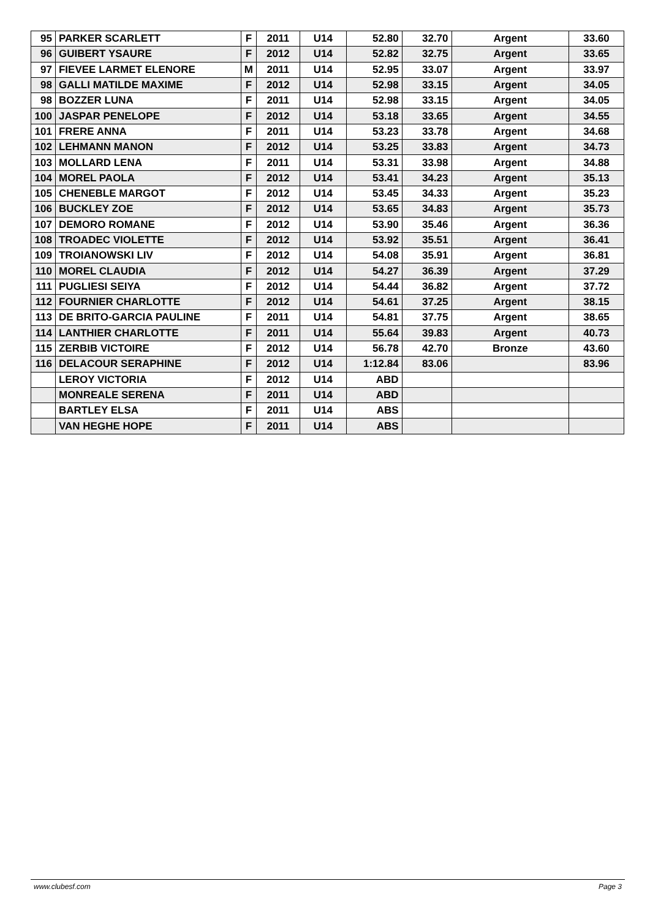| 95 | PARKER SCARLETT | F | 2011 | U14 | 52.80 | 32.70 | Argent | 33.60 |
| 96 | GUIBERT YSAURE | F | 2012 | U14 | 52.82 | 32.75 | Argent | 33.65 |
| 97 | FIEVEE LARMET ELENORE | M | 2011 | U14 | 52.95 | 33.07 | Argent | 33.97 |
| 98 | GALLI MATILDE MAXIME | F | 2012 | U14 | 52.98 | 33.15 | Argent | 34.05 |
| 98 | BOZZER LUNA | F | 2011 | U14 | 52.98 | 33.15 | Argent | 34.05 |
| 100 | JASPAR PENELOPE | F | 2012 | U14 | 53.18 | 33.65 | Argent | 34.55 |
| 101 | FRERE ANNA | F | 2011 | U14 | 53.23 | 33.78 | Argent | 34.68 |
| 102 | LEHMANN MANON | F | 2012 | U14 | 53.25 | 33.83 | Argent | 34.73 |
| 103 | MOLLARD LENA | F | 2011 | U14 | 53.31 | 33.98 | Argent | 34.88 |
| 104 | MOREL PAOLA | F | 2012 | U14 | 53.41 | 34.23 | Argent | 35.13 |
| 105 | CHENEBLE MARGOT | F | 2012 | U14 | 53.45 | 34.33 | Argent | 35.23 |
| 106 | BUCKLEY ZOE | F | 2012 | U14 | 53.65 | 34.83 | Argent | 35.73 |
| 107 | DEMORO ROMANE | F | 2012 | U14 | 53.90 | 35.46 | Argent | 36.36 |
| 108 | TROADEC VIOLETTE | F | 2012 | U14 | 53.92 | 35.51 | Argent | 36.41 |
| 109 | TROIANOWSKI LIV | F | 2012 | U14 | 54.08 | 35.91 | Argent | 36.81 |
| 110 | MOREL CLAUDIA | F | 2012 | U14 | 54.27 | 36.39 | Argent | 37.29 |
| 111 | PUGLIESI SEIYA | F | 2012 | U14 | 54.44 | 36.82 | Argent | 37.72 |
| 112 | FOURNIER CHARLOTTE | F | 2012 | U14 | 54.61 | 37.25 | Argent | 38.15 |
| 113 | DE BRITO-GARCIA PAULINE | F | 2011 | U14 | 54.81 | 37.75 | Argent | 38.65 |
| 114 | LANTHIER CHARLOTTE | F | 2011 | U14 | 55.64 | 39.83 | Argent | 40.73 |
| 115 | ZERBIB VICTOIRE | F | 2012 | U14 | 56.78 | 42.70 | Bronze | 43.60 |
| 116 | DELACOUR SERAPHINE | F | 2012 | U14 | 1:12.84 | 83.06 | | 83.96 |
| | LEROY VICTORIA | F | 2012 | U14 | ABD | | | |
| | MONREALE SERENA | F | 2011 | U14 | ABD | | | |
| | BARTLEY ELSA | F | 2011 | U14 | ABS | | | |
| | VAN HEGHE HOPE | F | 2011 | U14 | ABS | | | |
www.clubesf.com Page 3